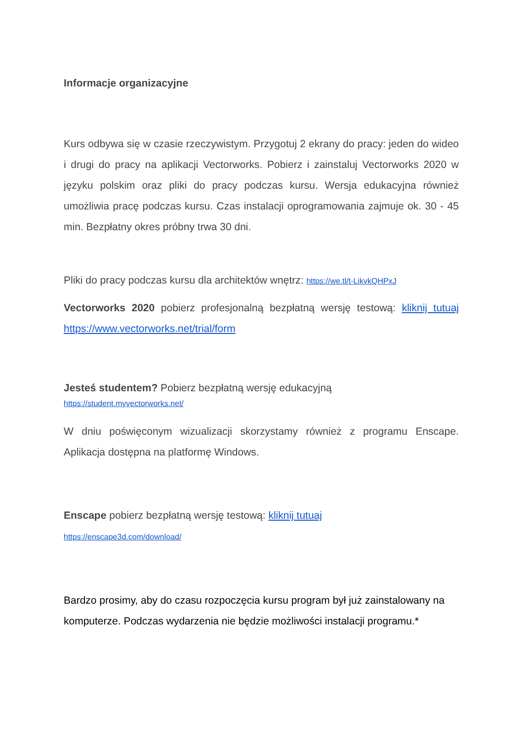Informacje organizacyjne
Kurs odbywa się w czasie rzeczywistym. Przygotuj 2 ekrany do pracy: jeden do wideo i drugi do pracy na aplikacji Vectorworks. Pobierz i zainstaluj Vectorworks 2020 w języku polskim oraz pliki do pracy podczas kursu. Wersja edukacyjna również umożliwia pracę podczas kursu. Czas instalacji oprogramowania zajmuje ok. 30 - 45 min. Bezpłatny okres próbny trwa 30 dni.
Pliki do pracy podczas kursu dla architektów wnętrz: https://we.tl/t-LikvkQHPxJ
Vectorworks 2020 pobierz profesjonalną bezpłatną wersję testową: kliknij tutuaj https://www.vectorworks.net/trial/form
Jesteś studentem? Pobierz bezpłatną wersję edukacyjną
https://student.myvectorworks.net/
W dniu poświęconym wizualizacji skorzystamy również z programu Enscape. Aplikacja dostępna na platformę Windows.
Enscape pobierz bezpłatną wersję testową: kliknij tutuaj
https://enscape3d.com/download/
Bardzo prosimy, aby do czasu rozpoczęcia kursu program był już zainstalowany na komputerze. Podczas wydarzenia nie będzie możliwości instalacji programu.*